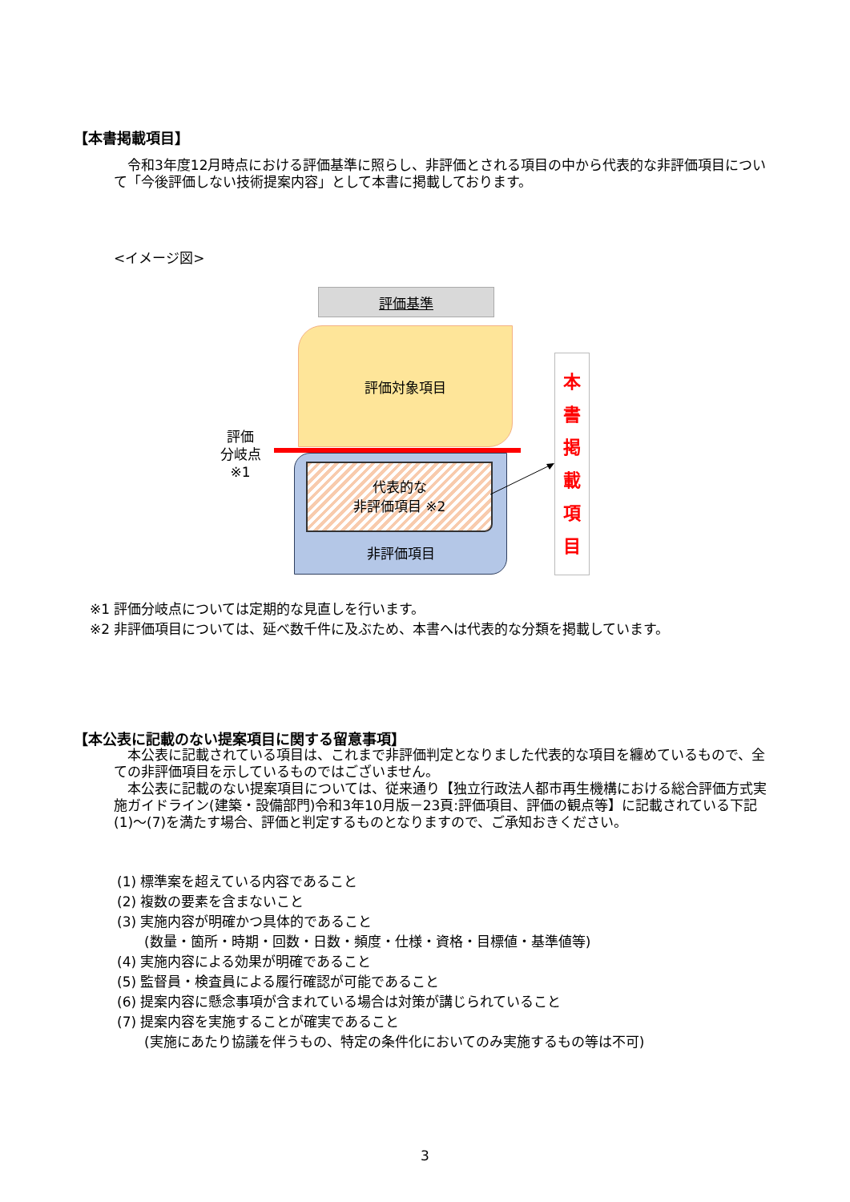【本書掲載項目】
　令和3年度12月時点における評価基準に照らし、非評価とされる項目の中から代表的な非評価項目について「今後評価しない技術提案内容」として本書に掲載しております。
<イメージ図>
評価基準
評価対象項目
評価
分岐点
※1
非評価項目
代表的な
非評価項目 ※2
本
書
掲
載
項
目
※1 評価分岐点については定期的な見直しを行います。
※2 非評価項目については、延べ数千件に及ぶため、本書へは代表的な分類を掲載しています。
【本公表に記載のない提案項目に関する留意事項】
　本公表に記載されている項目は、これまで非評価判定となりました代表的な項目を纏めているもので、全ての非評価項目を示しているものではございません。
　本公表に記載のない提案項目については、従来通り【独立行政法人都市再生機構における総合評価方式実施ガイドライン(建築・設備部門)令和3年10月版－23頁:評価項目、評価の観点等】に記載されている下記(1)～(7)を満たす場合、評価と判定するものとなりますので、ご承知おきください。
(1) 標準案を超えている内容であること
(2) 複数の要素を含まないこと
(3) 実施内容が明確かつ具体的であること
　　(数量・箇所・時期・回数・日数・頻度・仕様・資格・目標値・基準値等)
(4) 実施内容による効果が明確であること
(5) 監督員・検査員による履行確認が可能であること
(6) 提案内容に懸念事項が含まれている場合は対策が講じられていること
(7) 提案内容を実施することが確実であること
　　(実施にあたり協議を伴うもの、特定の条件化においてのみ実施するもの等は不可)
3